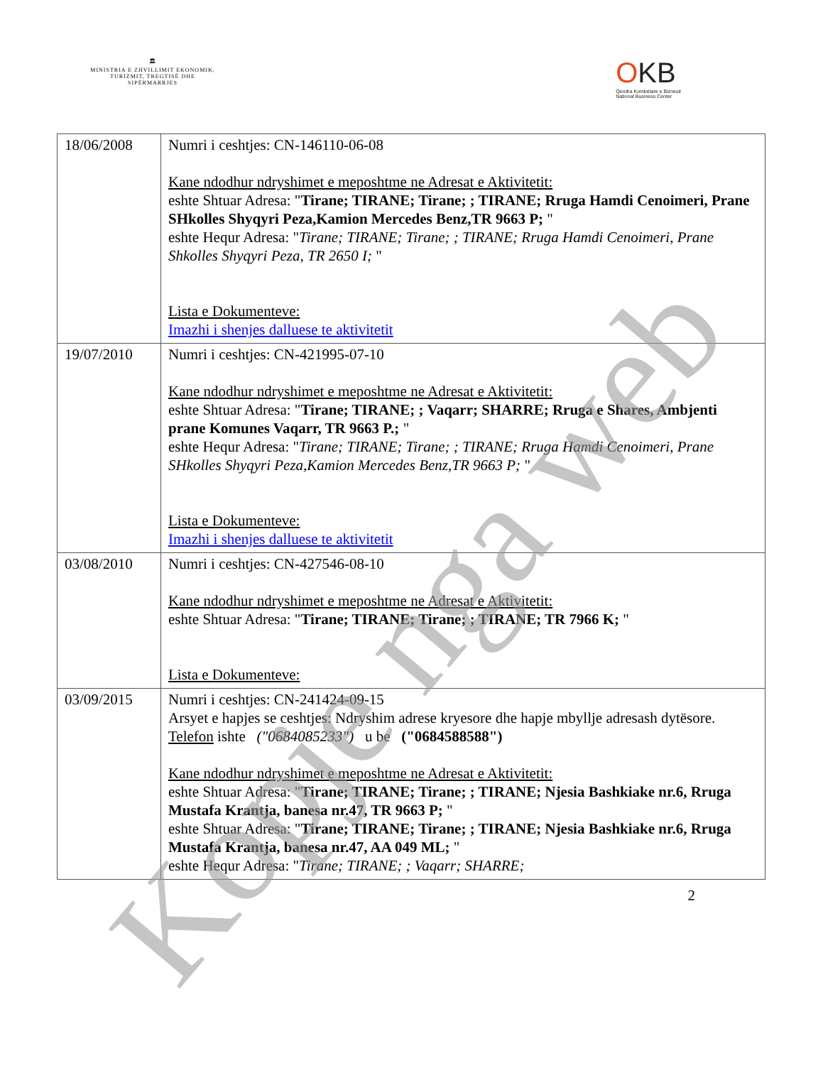🏛
MINISTRIA E ZHVILLIMIT EKONOMIK, TURIZMIT, TREGTISË DHE SIPËRMARRJES
OKB
Qendra Kombëtare e Biznesit
National Business Center
| 18/06/2008 | Numri i ceshtjes: CN-146110-06-08 Kane ndodhur ndryshimet e meposhtme ne Adresat e Aktivitetit: eshte Shtuar Adresa: " Tirane; TIRANE; Tirane; ; TIRANE; Rruga Hamdi Cenoimeri, Prane SHkolles Shyqyri Peza,Kamion Mercedes Benz,TR 9663 P; " eshte Hequr Adresa: " Tirane; TIRANE; Tirane; ; TIRANE; Rruga Hamdi Cenoimeri, Prane Shkolles Shyqyri Peza, TR 2650 I; " Lista e Dokumenteve: Imazhi i shenjes dalluese te aktivitetit |
| 19/07/2010 | Numri i ceshtjes: CN-421995-07-10 Kane ndodhur ndryshimet e meposhtme ne Adresat e Aktivitetit: eshte Shtuar Adresa: " Tirane; TIRANE; ; Vaqarr; SHARRE; Rruga e Shares, Ambjenti prane Komunes Vaqarr, TR 9663 P.; " eshte Hequr Adresa: " Tirane; TIRANE; Tirane; ; TIRANE; Rruga Hamdi Cenoimeri, Prane SHkolles Shyqyri Peza,Kamion Mercedes Benz,TR 9663 P; " Lista e Dokumenteve: Imazhi i shenjes dalluese te aktivitetit |
| 03/08/2010 | Numri i ceshtjes: CN-427546-08-10 Kane ndodhur ndryshimet e meposhtme ne Adresat e Aktivitetit: eshte Shtuar Adresa: " Tirane; TIRANE; Tirane; ; TIRANE; TR 7966 K; " Lista e Dokumenteve: |
| 03/09/2015 | Numri i ceshtjes: CN-241424-09-15 Arsyet e hapjes se ceshtjes: Ndryshim adrese kryesore dhe hapje mbyllje adresash dytësore. Telefon ishte ("0684085233") u be ("0684588588") Kane ndodhur ndryshimet e meposhtme ne Adresat e Aktivitetit: eshte Shtuar Adresa: " Tirane; TIRANE; Tirane; ; TIRANE; Njesia Bashkiake nr.6, Rruga Mustafa Krantja, banesa nr.47, TR 9663 P; " eshte Shtuar Adresa: " Tirane; TIRANE; Tirane; ; TIRANE; Njesia Bashkiake nr.6, Rruga Mustafa Krantja, banesa nr.47, AA 049 ML; " eshte Hequr Adresa: " Tirane; TIRANE; ; Vaqarr; SHARRE; |
2
Kopje nga web